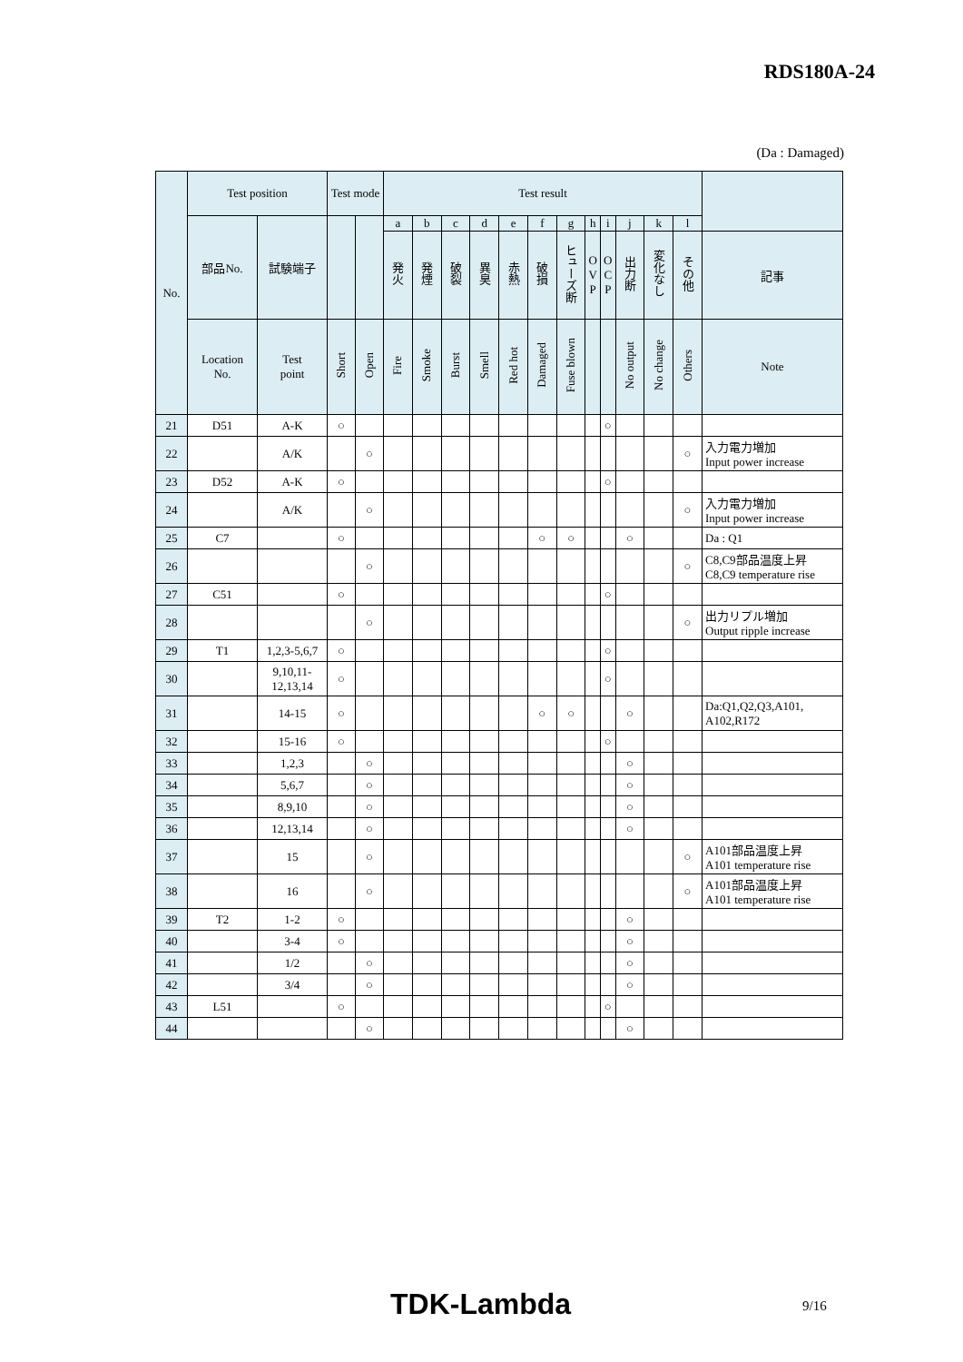RDS180A-24
(Da : Damaged)
| No. | Test position | | Test mode | | Test result | | | | | | | | | | | | |
| --- | --- | --- | --- | --- | --- | --- | --- | --- | --- | --- | --- | --- | --- | --- | --- | --- | --- |
| | 部品No. | 試験端子 | | | a | b | c | d | e | f | g | h | i | j | k | l | |
| | | | | | 発火 | 発煙 | 破裂 | 異臭 | 赤熱 | 破損 | ヒューズ断 | O V P | O C P | 出力断 | 変化なし | その他 | 記事 |
| | Location No. | Test point | Short | Open | Fire | Smoke | Burst | Smell | Red hot | Damaged | Fuse blown | | | No output | No change | Others | Note |
| 21 | D51 | A-K | ○ | | | | | | | | | | ○ | | | | |
| 22 | | A/K | | ○ | | | | | | | | | | | | ○ | 入力電力増加 Input power increase |
| 23 | D52 | A-K | ○ | | | | | | | | | | ○ | | | | |
| 24 | | A/K | | ○ | | | | | | | | | | | | ○ | 入力電力増加 Input power increase |
| 25 | C7 | | ○ | | | | | | | ○ | ○ | | | ○ | | | Da : Q1 |
| 26 | | | | ○ | | | | | | | | | | | | ○ | C8,C9部品温度上昇 C8,C9 temperature rise |
| 27 | C51 | | ○ | | | | | | | | | | ○ | | | | |
| 28 | | | | ○ | | | | | | | | | | | | ○ | 出力リプル増加 Output ripple increase |
| 29 | T1 | 1,2,3-5,6,7 | ○ | | | | | | | | | | ○ | | | | |
| 30 | | 9,10,11- 12,13,14 | ○ | | | | | | | | | | ○ | | | | |
| 31 | | 14-15 | ○ | | | | | | | ○ | ○ | | | ○ | | | Da:Q1,Q2,Q3,A101, A102,R172 |
| 32 | | 15-16 | ○ | | | | | | | | | | ○ | | | | |
| 33 | | 1,2,3 | | ○ | | | | | | | | | | ○ | | | |
| 34 | | 5,6,7 | | ○ | | | | | | | | | | ○ | | | |
| 35 | | 8,9,10 | | ○ | | | | | | | | | | ○ | | | |
| 36 | | 12,13,14 | | ○ | | | | | | | | | | ○ | | | |
| 37 | | 15 | | ○ | | | | | | | | | | | | ○ | A101部品温度上昇 A101 temperature rise |
| 38 | | 16 | | ○ | | | | | | | | | | | | ○ | A101部品温度上昇 A101 temperature rise |
| 39 | T2 | 1-2 | ○ | | | | | | | | | | | ○ | | | |
| 40 | | 3-4 | ○ | | | | | | | | | | | ○ | | | |
| 41 | | 1/2 | | ○ | | | | | | | | | | ○ | | | |
| 42 | | 3/4 | | ○ | | | | | | | | | | ○ | | | |
| 43 | L51 | | ○ | | | | | | | | | | ○ | | | | |
| 44 | | | | ○ | | | | | | | | | | ○ | | | |
TDK-Lambda 9/16